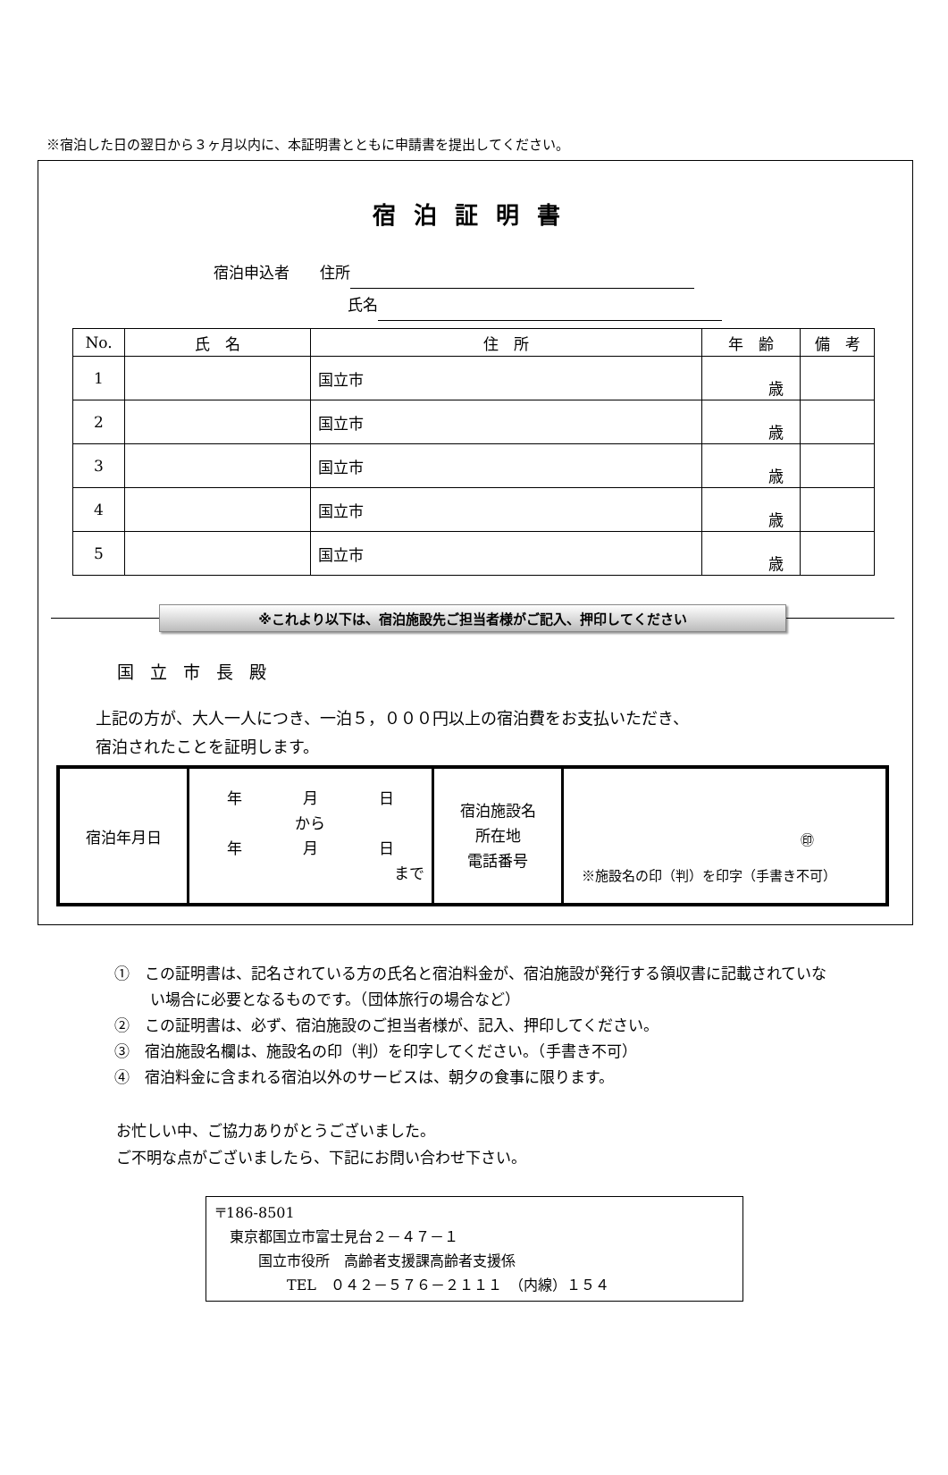※宿泊した日の翌日から３ヶ月以内に、本証明書とともに申請書を提出してください。
宿泊証明書
宿泊申込者　　住所
氏名
| No. | 氏 名 | 住 所 | 年 齢 | 備 考 |
| --- | --- | --- | --- | --- |
| 1 | | 国立市 | 歳 | |
| 2 | | 国立市 | 歳 | |
| 3 | | 国立市 | 歳 | |
| 4 | | 国立市 | 歳 | |
| 5 | | 国立市 | 歳 | |
※これより以下は、宿泊施設先ご担当者様がご記入、押印してください
国立市長殿
上記の方が、大人一人につき、一泊５，０００円以上の宿泊費をお支払いただき、
宿泊されたことを証明します。
| 宿泊年月日 | 年 月 日 から 年 月 日 まで | 宿泊施設名 所在地 電話番号 | ㊞ ※施設名の印（判）を印字（手書き不可） |
①　この証明書は、記名されている方の氏名と宿泊料金が、宿泊施設が発行する領収書に記載されていない場合に必要となるものです。（団体旅行の場合など）
②　この証明書は、必ず、宿泊施設のご担当者様が、記入、押印してください。
③　宿泊施設名欄は、施設名の印（判）を印字してください。（手書き不可）
④　宿泊料金に含まれる宿泊以外のサービスは、朝夕の食事に限ります。
お忙しい中、ご協力ありがとうございました。
ご不明な点がございましたら、下記にお問い合わせ下さい。
〒186-8501
　東京都国立市富士見台２－４７－１
　　　国立市役所　高齢者支援課高齢者支援係
　　　　　TEL　０４２－５７６－２１１１　（内線）１５４